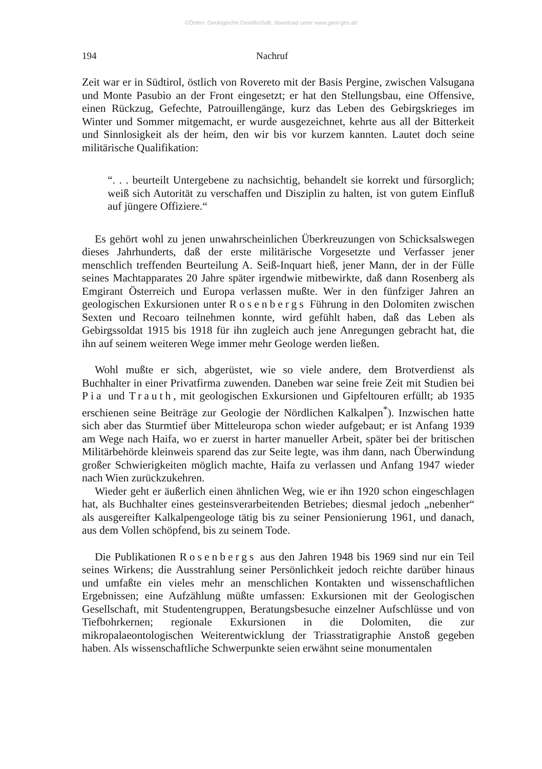©Österr. Geologische Gesellschaft, download unter www.geol-ges.at/
194 Nachruf
Zeit war er in Südtirol, östlich von Rovereto mit der Basis Pergine, zwischen Valsugana und Monte Pasubio an der Front eingesetzt; er hat den Stellungsbau, eine Offensive, einen Rückzug, Gefechte, Patrouillengänge, kurz das Leben des Gebirgskrieges im Winter und Sommer mitgemacht, er wurde ausgezeichnet, kehrte aus all der Bitterkeit und Sinnlosigkeit als der heim, den wir bis vor kurzem kannten. Lautet doch seine militärische Qualifikation:
“. . . beurteilt Untergebene zu nachsichtig, behandelt sie korrekt und fürsorglich; weiß sich Autorität zu verschaffen und Disziplin zu halten, ist von gutem Einfluß auf jüngere Offiziere.“
Es gehört wohl zu jenen unwahrscheinlichen Überkreuzungen von Schicksalswegen dieses Jahrhunderts, daß der erste militärische Vorgesetzte und Verfasser jener menschlich treffenden Beurteilung A. Seiß-Inquart hieß, jener Mann, der in der Fülle seines Machtapparates 20 Jahre später irgendwie mitbewirkte, daß dann Rosenberg als Emgirant Österreich und Europa verlassen mußte. Wer in den fünfziger Jahren an geologischen Exkursionen unter Rosenbergs Führung in den Dolomiten zwischen Sexten und Recoaro teilnehmen konnte, wird gefühlt haben, daß das Leben als Gebirgssoldat 1915 bis 1918 für ihn zugleich auch jene Anregungen gebracht hat, die ihn auf seinem weiteren Wege immer mehr Geologe werden ließen.
Wohl mußte er sich, abgerüstet, wie so viele andere, dem Brotverdienst als Buchhalter in einer Privatfirma zuwenden. Daneben war seine freie Zeit mit Studien bei Pia und Trauth, mit geologischen Exkursionen und Gipfeltouren erfüllt; ab 1935 erschienen seine Beiträge zur Geologie der Nördlichen Kalkalpen<sup>*</sup>). Inzwischen hatte sich aber das Sturmtief über Mitteleuropa schon wieder aufgebaut; er ist Anfang 1939 am Wege nach Haifa, wo er zuerst in harter manueller Arbeit, später bei der britischen Militärbehörde kleinweis sparend das zur Seite legte, was ihm dann, nach Überwindung großer Schwierigkeiten möglich machte, Haifa zu verlassen und Anfang 1947 wieder nach Wien zurückzukehren.
Wieder geht er äußerlich einen ähnlichen Weg, wie er ihn 1920 schon eingeschlagen hat, als Buchhalter eines gesteinsverarbeitenden Betriebes; diesmal jedoch „nebenher“ als ausgereifter Kalkalpengeologe tätig bis zu seiner Pensionierung 1961, und danach, aus dem Vollen schöpfend, bis zu seinem Tode.
Die Publikationen Rosenbergs aus den Jahren 1948 bis 1969 sind nur ein Teil seines Wirkens; die Ausstrahlung seiner Persönlichkeit jedoch reichte darüber hinaus und umfaßte ein vieles mehr an menschlichen Kontakten und wissenschaftlichen Ergebnissen; eine Aufzählung müßte umfassen: Exkursionen mit der Geologischen Gesellschaft, mit Studentengruppen, Beratungsbesuche einzelner Aufschlüsse und von Tiefbohrkernen; regionale Exkursionen in die Dolomiten, die zur mikropalaeontologischen Weiterentwicklung der Triasstratigraphie Anstoß gegeben haben. Als wissenschaftliche Schwerpunkte seien erwähnt seine monumentalen